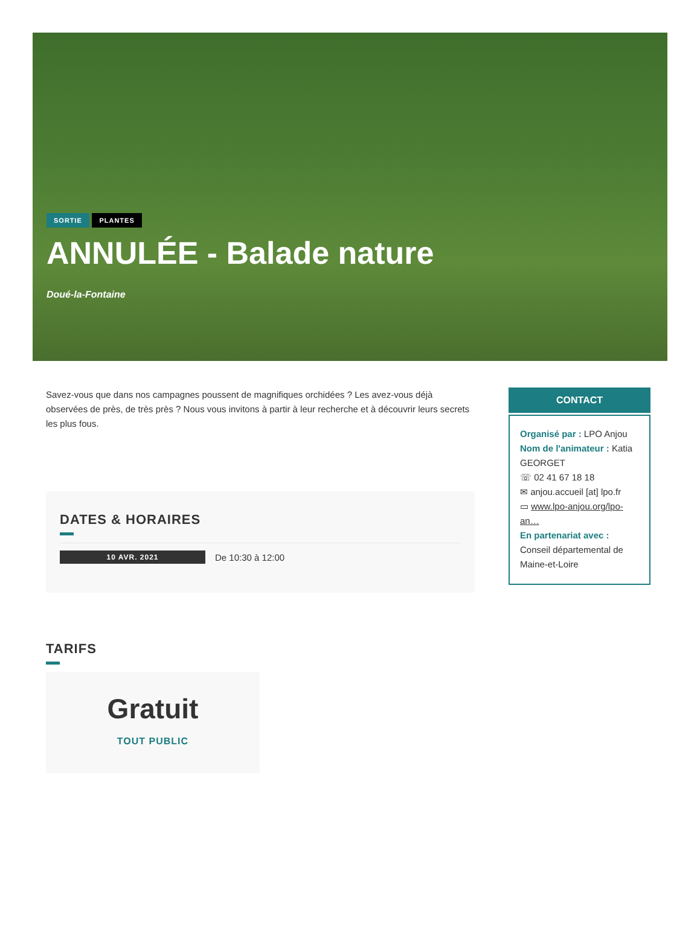SORTIE PLANTES
ANNULÉE - Balade nature
Doué-la-Fontaine
Savez-vous que dans nos campagnes poussent de magnifiques orchidées ? Les avez-vous déjà observées de près, de très près ? Nous vous invitons à partir à leur recherche et à découvrir leurs secrets les plus fous.
DATES & HORAIRES
10 AVR. 2021 De 10:30 à 12:00
TARIFS
Gratuit
TOUT PUBLIC
CONTACT
Organisé par : LPO Anjou
Nom de l'animateur : Katia GEORGET
☏ 02 41 67 18 18
✉ anjou.accueil [at] lpo.fr
▭ www.lpo-anjou.org/lpo-an…
En partenariat avec : Conseil départemental de Maine-et-Loire